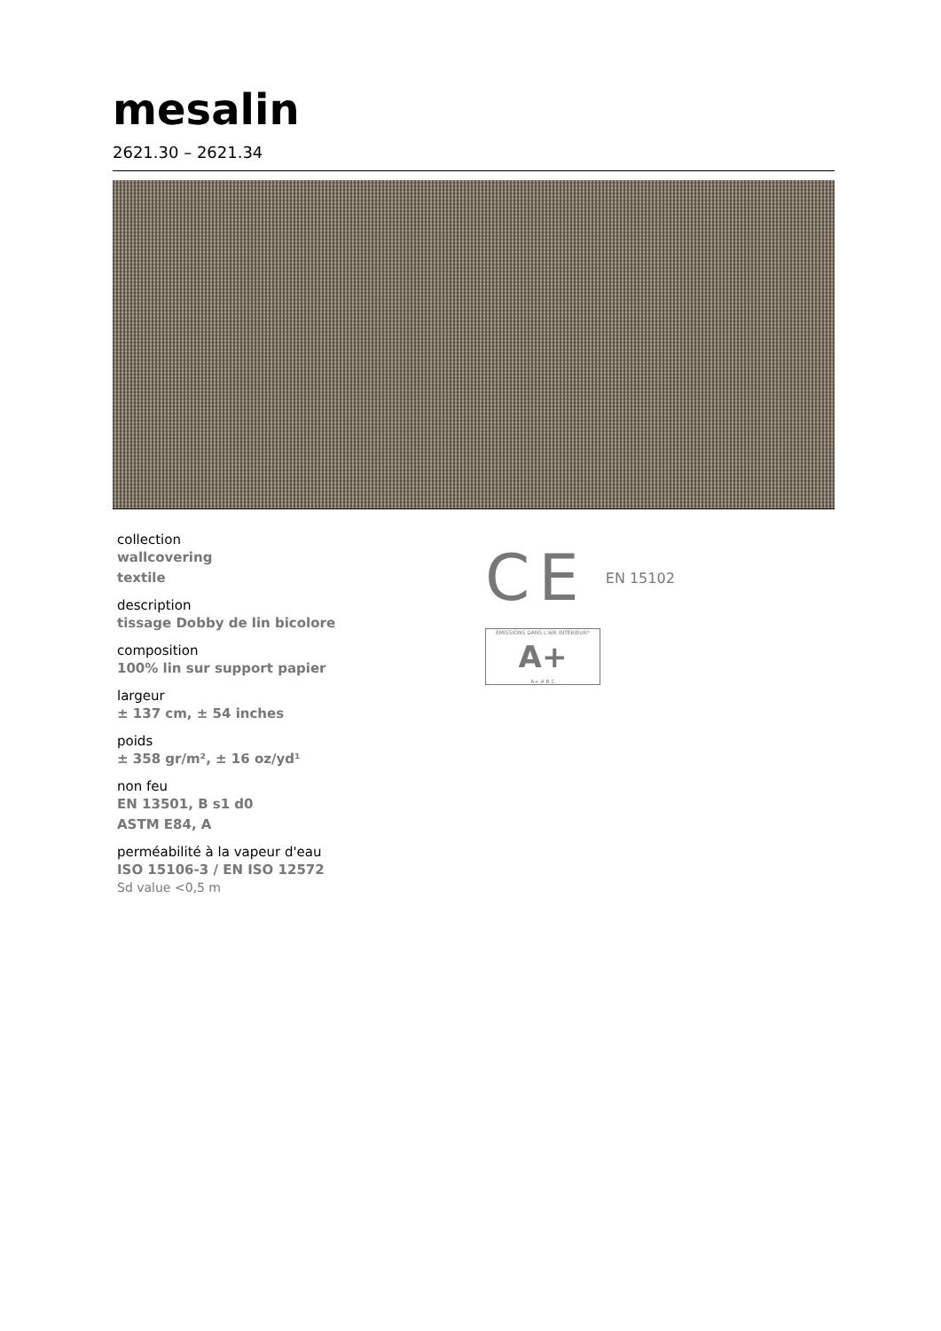mesalin
2621.30 – 2621.34
collection
wallcovering
textile
description
tissage Dobby de lin bicolore
composition
100% lin sur support papier
largeur
± 137 cm, ± 54 inches
poids
± 358 gr/m², ± 16 oz/yd¹
non feu
EN 13501, B s1 d0
ASTM E84, A
perméabilité à la vapeur d'eau
ISO 15106-3 / EN ISO 12572
Sd value <0,5 m
CE EN 15102
ÉMISSIONS DANS L'AIR INTÉRIEUR*
A+
A+ A B C